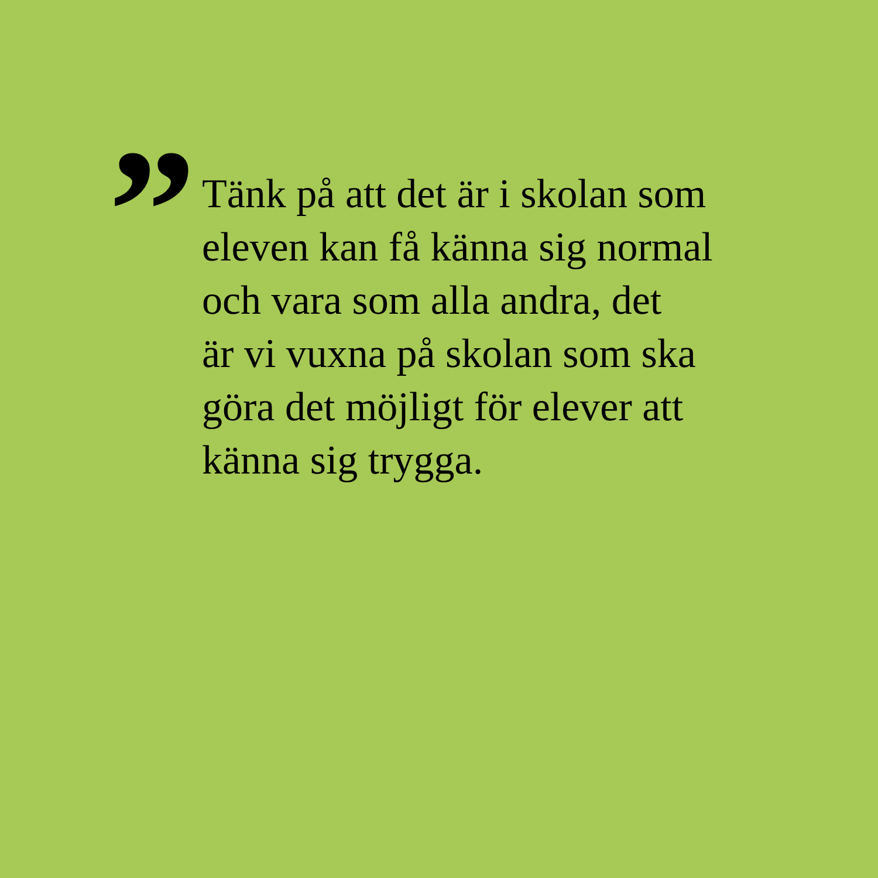”
Tänk på att det är i skolan som
eleven kan få känna sig normal
och vara som alla andra, det
är vi vuxna på skolan som ska
göra det möjligt för elever att
känna sig trygga.